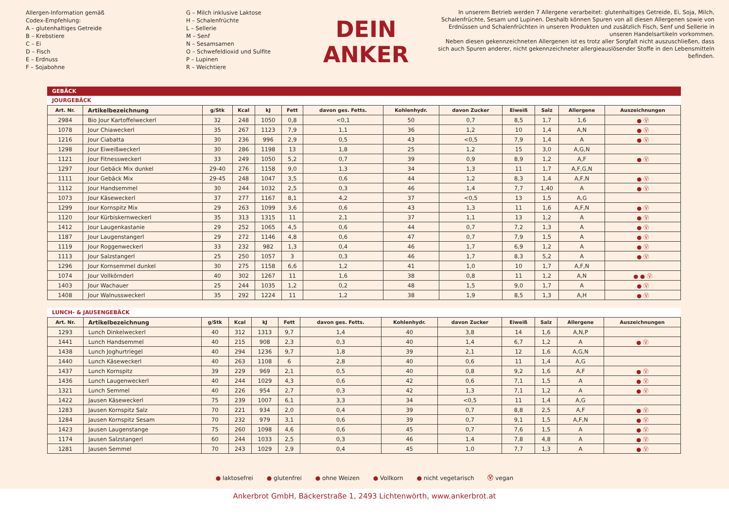Allergen-Information gemäß
Codex-Empfehlung:
A – glutenhaltiges Getreide
B – Krebstiere
C – Ei
D – Fisch
E – Erdnuss
F – Sojabohne
G – Milch inklusive Laktose
H – Schalenfrüchte
L – Sellerie
M – Senf
N – Sesamsamen
O – Schwefeldioxid und Sulfite
P – Lupinen
R – Weichtiere
DEIN
ANKER
In unserem Betrieb werden 7 Allergene verarbeitet: glutenhaltiges Getreide, Ei, Soja, Milch, Schalenfrüchte, Sesam und Lupinen. Deshalb können Spuren von all diesen Allergenen sowie von Erdnüssen und Schalenfrüchten in unseren Produkten und zusätzlich Fisch, Senf und Sellerie in unseren Handelsartikeln vorkommen.
Neben diesen gekennzeichneten Allergenen ist es trotz aller Sorgfalt nicht auszuschließen, dass sich auch Spuren anderer, nicht gekennzeichneter allergieauslösender Stoffe in den Lebensmitteln befinden.
GEBÄCK
JOURGEBÄCK
| Art. Nr. | Artikelbezeichnung | g/Stk | Kcal | kJ | Fett | davon ges. Fetts. | Kohlenhydr. | davon Zucker | Eiweiß | Salz | Allergene | Auszeichnungen |
| --- | --- | --- | --- | --- | --- | --- | --- | --- | --- | --- | --- | --- |
| 2984 | Bio Jour Kartoffelweckerl | 32 | 248 | 1050 | 0,8 | <0,1 | 50 | 0,7 | 8,5 | 1,7 | 1,6 | ● Ⓥ |
| 1078 | Jour Chiaweckerl | 35 | 267 | 1123 | 7,9 | 1,1 | 36 | 1,2 | 10 | 1,4 | A,N | ● Ⓥ |
| 1216 | Jour Ciabatta | 30 | 236 | 996 | 2,9 | 0,5 | 43 | <0,5 | 7,9 | 1,4 | A | ● Ⓥ |
| 1298 | Jour Eiweißweckerl | 30 | 286 | 1198 | 13 | 1,8 | 25 | 1,2 | 15 | 3,0 | A,G,N | |
| 1121 | Jour Fitnessweckerl | 33 | 249 | 1050 | 5,2 | 0,7 | 39 | 0,9 | 8,9 | 1,2 | A,F | ● Ⓥ |
| 1297 | Jour Gebäck Mix dunkel | 29-40 | 276 | 1158 | 9,0 | 1,3 | 34 | 1,3 | 11 | 1,7 | A,F,G,N | |
| 1111 | Jour Gebäck Mix | 29-45 | 248 | 1047 | 3,5 | 0,6 | 44 | 1,2 | 8,3 | 1,4 | A,F,N | ● Ⓥ |
| 1112 | Jour Handsemmel | 30 | 244 | 1032 | 2,5 | 0,3 | 46 | 1,4 | 7,7 | 1,40 | A | ● Ⓥ |
| 1073 | Jour Käseweckerl | 37 | 277 | 1167 | 8,1 | 4,2 | 37 | <0,5 | 13 | 1,5 | A,G | |
| 1299 | Jour Kornspitz Mix | 29 | 263 | 1099 | 3,6 | 0,6 | 43 | 1,3 | 11 | 1,6 | A,F,N | ● Ⓥ |
| 1120 | Jour Kürbiskernweckerl | 35 | 313 | 1315 | 11 | 2,1 | 37 | 1,1 | 13 | 1,2 | A | ● Ⓥ |
| 1412 | Jour Laugenkastanie | 29 | 252 | 1065 | 4,5 | 0,6 | 44 | 0,7 | 7,2 | 1,3 | A | ● Ⓥ |
| 1187 | Jour Laugenstangerl | 29 | 272 | 1146 | 4,8 | 0,6 | 47 | 0,7 | 7,9 | 1,5 | A | ● Ⓥ |
| 1119 | Jour Roggenweckerl | 33 | 232 | 982 | 1,3 | 0,4 | 46 | 1,7 | 6,9 | 1,2 | A | ● Ⓥ |
| 1113 | Jour Salzstangerl | 25 | 250 | 1057 | 3 | 0,3 | 46 | 1,7 | 8,3 | 5,2 | A | ● Ⓥ |
| 1296 | Jour Kornsemmel dunkel | 30 | 275 | 1158 | 6,6 | 1,2 | 41 | 1,0 | 10 | 1,7 | A,F,N | |
| 1074 | Jour Vollkörnderl | 40 | 302 | 1267 | 11 | 1,6 | 38 | 0,8 | 11 | 1,2 | A,N | ● ● Ⓥ |
| 1403 | Jour Wachauer | 25 | 244 | 1035 | 1,2 | 0,2 | 48 | 1,5 | 9,0 | 1,7 | A | ● Ⓥ |
| 1408 | Jour Walnussweckerl | 35 | 292 | 1224 | 11 | 1,2 | 38 | 1,9 | 8,5 | 1,3 | A,H | ● Ⓥ |
LUNCH- & JAUSENGEBÄCK
| Art. Nr. | Artikelbezeichnung | g/Stk | Kcal | kJ | Fett | davon ges. Fetts. | Kohlenhydr. | davon Zucker | Eiweiß | Salz | Allergene | Auszeichnungen |
| --- | --- | --- | --- | --- | --- | --- | --- | --- | --- | --- | --- | --- |
| 1293 | Lunch Dinkelweckerl | 40 | 312 | 1313 | 9,7 | 1,4 | 40 | 3,8 | 14 | 1,6 | A,N,P | |
| 1441 | Lunch Handsemmel | 40 | 215 | 908 | 2,3 | 0,3 | 40 | 1,4 | 6,7 | 1,2 | A | ● Ⓥ |
| 1438 | Lunch Joghurtriegel | 40 | 294 | 1236 | 9,7 | 1,8 | 39 | 2,1 | 12 | 1,6 | A,G,N | |
| 1440 | Lunch Käseweckerl | 40 | 263 | 1108 | 6 | 2,8 | 40 | 0,6 | 11 | 1,4 | A,G | |
| 1437 | Lunch Kornspitz | 39 | 229 | 969 | 2,1 | 0,5 | 40 | 0,8 | 9,2 | 1,6 | A,F | ● Ⓥ |
| 1436 | Lunch Laugenweckerl | 40 | 244 | 1029 | 4,3 | 0,6 | 42 | 0,6 | 7,1 | 1,5 | A | ● Ⓥ |
| 1321 | Lunch Semmel | 40 | 226 | 954 | 2,7 | 0,3 | 42 | 1,3 | 7,1 | 1,2 | A | ● Ⓥ |
| 1422 | Jausen Käseweckerl | 75 | 239 | 1007 | 6,1 | 3,3 | 34 | <0,5 | 11 | 1,4 | A,G | |
| 1283 | Jausen Kornspitz Salz | 70 | 221 | 934 | 2,0 | 0,4 | 39 | 0,7 | 8,8 | 2,5 | A,F | ● Ⓥ |
| 1284 | Jausen Kornspitz Sesam | 70 | 232 | 979 | 3,1 | 0,6 | 39 | 0,7 | 9,1 | 1,5 | A,F,N | ● Ⓥ |
| 1423 | Jausen Laugenstange | 75 | 260 | 1098 | 4,6 | 0,6 | 45 | 0,7 | 7,6 | 1,5 | A | ● Ⓥ |
| 1174 | Jausen Salzstangerl | 60 | 244 | 1033 | 2,5 | 0,3 | 46 | 1,4 | 7,8 | 4,8 | A | ● Ⓥ |
| 1281 | Jausen Semmel | 70 | 243 | 1029 | 2,9 | 0,4 | 45 | 1,0 | 7,7 | 1,3 | A | ● Ⓥ |
● laktosefrei ● glutenfrei ● ohne Weizen ● Vollkorn ● nicht vegetarisch Ⓥ vegan
Ankerbrot GmbH, Bäckerstraße 1, 2493 Lichtenwörth, www.ankerbrot.at